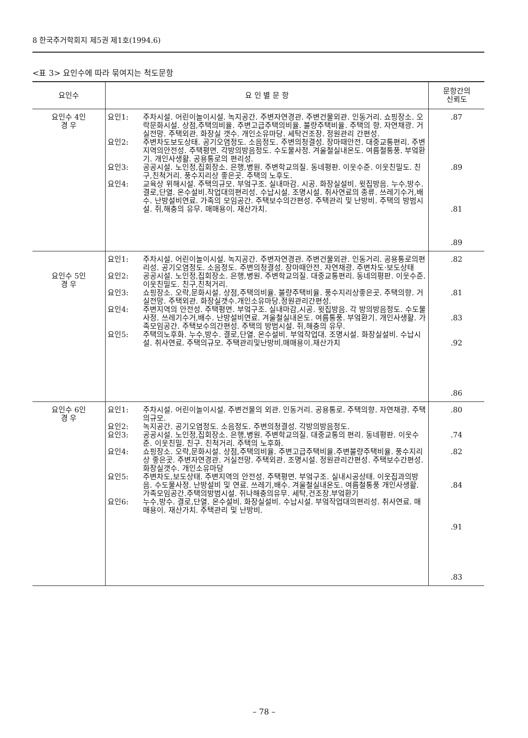8 한국주거학회지 제5권 제1호(1994.6)
<표 3> 요인수에 따라 묶여지는 척도문항
| 요인수 | 요 인 별 문 항 | 문항간의 신뢰도 |
| --- | --- | --- |
| 요인수 4인 경 우 | 요인1: 주차시설. 어린이놀이시설. 녹지공간. 주변자연경관. 주변건물외관. 인동거리. 쇼핑장소. 오락문화시설. 상점,주택의비율. 주변고급주택의비율. 불량주택비율. 주택의 향. 자연채광. 거실전망. 주택외관. 화장실 갯수. 개인소유마당. 세탁건조장. 정원관리 간편성. 요인2: 주변차도보도상태. 공기오염정도. 소음정도. 주변의청결성. 장마때안전. 대중교통편리. 주변지역의안전성. 주택평면. 각방의방음정도. 수도물사정. 겨울철실내온도. 여름철통풍. 부엌환기. 개인사생활. 공용통로의 편리성. 요인3: 공공시설. 노인정,집회장소. 은행,병원. 주변학교의질. 동네평판. 이웃수준. 이웃친밀도. 친구,친척거리. 풍수지리상 좋은곳. 주택의 노후도. 요인4: 교육상 위해시설. 주택의규모. 부엌구조. 실내마감. 시공. 화장실설비. 윗집방음. 누수,방수. 결로,단열. 온수설비.작업대의편리성. 수납시설. 조명시설. 취사연료의 종류. 쓰레기수거,배수. 난방설비연료. 가족의 모임공간. 주택보수의간편성. 주택관리 및 난방비. 주택의 방범시설. 쥐,해충의 유무. 매매용이. 재산가치. | .87 .89 .81 .89 |
| 요인수 5인 경 우 | 요인1: 주차시설. 어린이놀이시설. 녹지공간. 주변자연경관. 주변건물외관. 인동거리. 공용통로의편리성. 공기오염정도. 소음정도. 주변의청결성. 장마때안전. 자연채광. 주변차도·보도상태 요인2: 공공시설. 노인정,집회장소. 은행,병원. 주변학교의질. 대중교통편리. 동네의평판. 이웃수준. 이웃친밀도. 친구,친척거리. 요인3: 쇼핑장소. 오락,문화시설. 상점,주택의비율. 불량주택비율. 풍수지리상좋은곳. 주택의향. 거실전망. 주택외관. 화장실갯수.개인소유마당.정원관리간편성. 요인4: 주변지역의 안전성. 주택평면. 부엌구조. 실내마감,시공. 윗집방음. 각 방의방음정도. 수도물사정. 쓰레기수거,배수. 난방설비연료. 겨울철실내온도. 여름통풍. 부엌환기. 개인사생활. 가족모임공간. 주택보수의간편성. 주택의 방범시설. 쥐,해충의 유무. 요인5: 주택의노후화. 누수,방수. 결로,단열. 온수설비. 부엌작업대. 조명시설. 화장실설비. 수납시설. 취사연료. 주택의규모. 주택관리및난방비.매매용이.재산가치 | .82 .81 .83 .92 .86 |
| 요인수 6인 경 우 | 요인1: 주차시설. 어린이놀이시설. 주변건물의 외관. 인동거리. 공용통로. 주택의향. 자연채광. 주택의규모. 요인2: 녹지공간. 공기오염정도. 소음정도. 주변의청결성. 각방의방음정도. 요인3: 공공시설. 노인정,집회장소. 은행,병원. 주변학교의질. 대중교통의 편리. 동네평판. 이웃수준. 이웃친밀. 친구. 친척거리. 주택의 노후화. 요인4: 쇼핑장소. 오락,문화시설. 상점,주택의비율. 주변고급주택비율.주변불량주택비율. 풍수지리상 좋은곳. 주변자연경관. 거실전망. 주택외관. 조명시설. 정원관리간편성. 주택보수간편성. 화장실갯수. 개인소유마당 요인5: 주변차도,보도상태. 주변지역의 안전성. 주택평면. 부엌구조. 실내시공상태. 이웃집과의방음. 수도물사정. 난방설비 및 연료. 쓰레기,배수. 겨울철실내온도. 여름철통풍 개인사생활. 가족모임공간.주택의방범시설. 쥐나해충의유무. 세탁,건조장.부엌환기 요인6: 누수,방수. 결로,단열. 온수설비. 화장실설비. 수납시설. 부엌작업대의편리성. 취사연료. 매매용이. 재산가치. 주택관리 및 난방비. | .80 .74 .82 .84 .91 .83 |
– 78 –